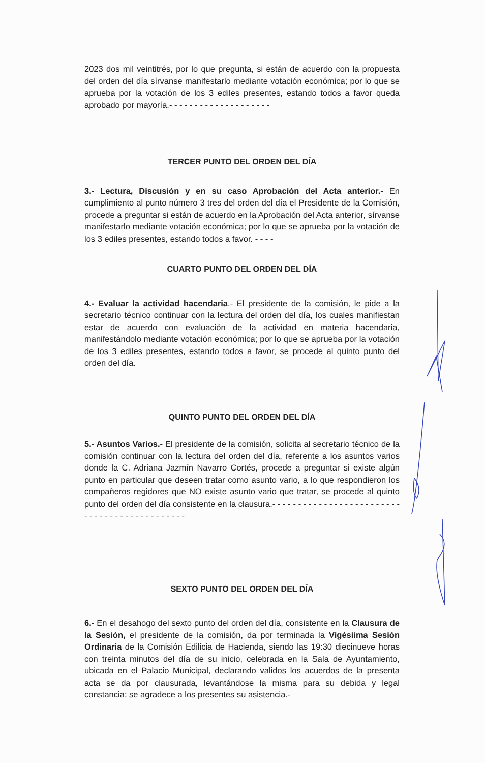2023 dos mil veintitrés, por lo que pregunta, si están de acuerdo con la propuesta del orden del día sírvanse manifestarlo mediante votación económica; por lo que se aprueba por la votación de los 3 ediles presentes, estando todos a favor queda aprobado por mayoría.- - - - - - - - - - - - - - - - - - - -
TERCER PUNTO DEL ORDEN DEL DÍA
3.- Lectura, Discusión y en su caso Aprobación del Acta anterior.- En cumplimiento al punto número 3 tres del orden del día el Presidente de la Comisión, procede a preguntar si están de acuerdo en la Aprobación del Acta anterior, sírvanse manifestarlo mediante votación económica; por lo que se aprueba por la votación de los 3 ediles presentes, estando todos a favor. - - - -
CUARTO PUNTO DEL ORDEN DEL DÍA
4.- Evaluar la actividad hacendaria.- El presidente de la comisión, le pide a la secretario técnico continuar con la lectura del orden del día, los cuales manifiestan estar de acuerdo con evaluación de la actividad en materia hacendaria, manifestándolo mediante votación económica; por lo que se aprueba por la votación de los 3 ediles presentes, estando todos a favor, se procede al quinto punto del orden del día.
QUINTO PUNTO DEL ORDEN DEL DÍA
5.- Asuntos Varios.- El presidente de la comisión, solicita al secretario técnico de la comisión continuar con la lectura del orden del día, referente a los asuntos varios donde la C. Adriana Jazmín Navarro Cortés, procede a preguntar si existe algún punto en particular que deseen tratar como asunto vario, a lo que respondieron los compañeros regidores que NO existe asunto vario que tratar, se procede al quinto punto del orden del día consistente en la clausura.- - - - - - - - - - - - - - - - - - - - - - - - - - - - - - - - - - - - - - - - - - - - -
SEXTO PUNTO DEL ORDEN DEL DÍA
6.- En el desahogo del sexto punto del orden del día, consistente en la Clausura de la Sesión, el presidente de la comisión, da por terminada la Vigésiima Sesión Ordinaria de la Comisión Edilicia de Hacienda, siendo las 19:30 diecinueve horas con treinta minutos del día de su inicio, celebrada en la Sala de Ayuntamiento, ubicada en el Palacio Municipal, declarando validos los acuerdos de la presenta acta se da por clausurada, levantándose la misma para su debida y legal constancia; se agradece a los presentes su asistencia.-